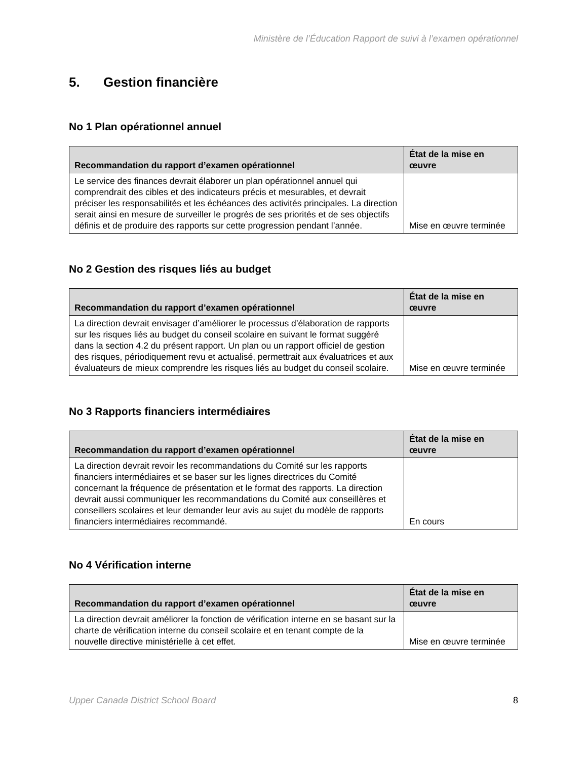Ministère de l’Éducation Rapport de suivi à l’examen opérationnel
5. Gestion financière
No 1 Plan opérationnel annuel
| Recommandation du rapport d’examen opérationnel | État de la mise en œuvre |
| --- | --- |
| Le service des finances devrait élaborer un plan opérationnel annuel qui comprendrait des cibles et des indicateurs précis et mesurables, et devrait préciser les responsabilités et les échéances des activités principales. La direction serait ainsi en mesure de surveiller le progrès de ses priorités et de ses objectifs définis et de produire des rapports sur cette progression pendant l’année. | Mise en œuvre terminée |
No 2 Gestion des risques liés au budget
| Recommandation du rapport d’examen opérationnel | État de la mise en œuvre |
| --- | --- |
| La direction devrait envisager d’améliorer le processus d’élaboration de rapports sur les risques liés au budget du conseil scolaire en suivant le format suggéré dans la section 4.2 du présent rapport. Un plan ou un rapport officiel de gestion des risques, périodiquement revu et actualisé, permettrait aux évaluatrices et aux évaluateurs de mieux comprendre les risques liés au budget du conseil scolaire. | Mise en œuvre terminée |
No 3 Rapports financiers intermédiaires
| Recommandation du rapport d’examen opérationnel | État de la mise en œuvre |
| --- | --- |
| La direction devrait revoir les recommandations du Comité sur les rapports financiers intermédiaires et se baser sur les lignes directrices du Comité concernant la fréquence de présentation et le format des rapports. La direction devrait aussi communiquer les recommandations du Comité aux conseillères et conseillers scolaires et leur demander leur avis au sujet du modèle de rapports financiers intermédiaires recommandé. | En cours |
No 4 Vérification interne
| Recommandation du rapport d’examen opérationnel | État de la mise en œuvre |
| --- | --- |
| La direction devrait améliorer la fonction de vérification interne en se basant sur la charte de vérification interne du conseil scolaire et en tenant compte de la nouvelle directive ministérielle à cet effet. | Mise en œuvre terminée |
Upper Canada District School Board 8